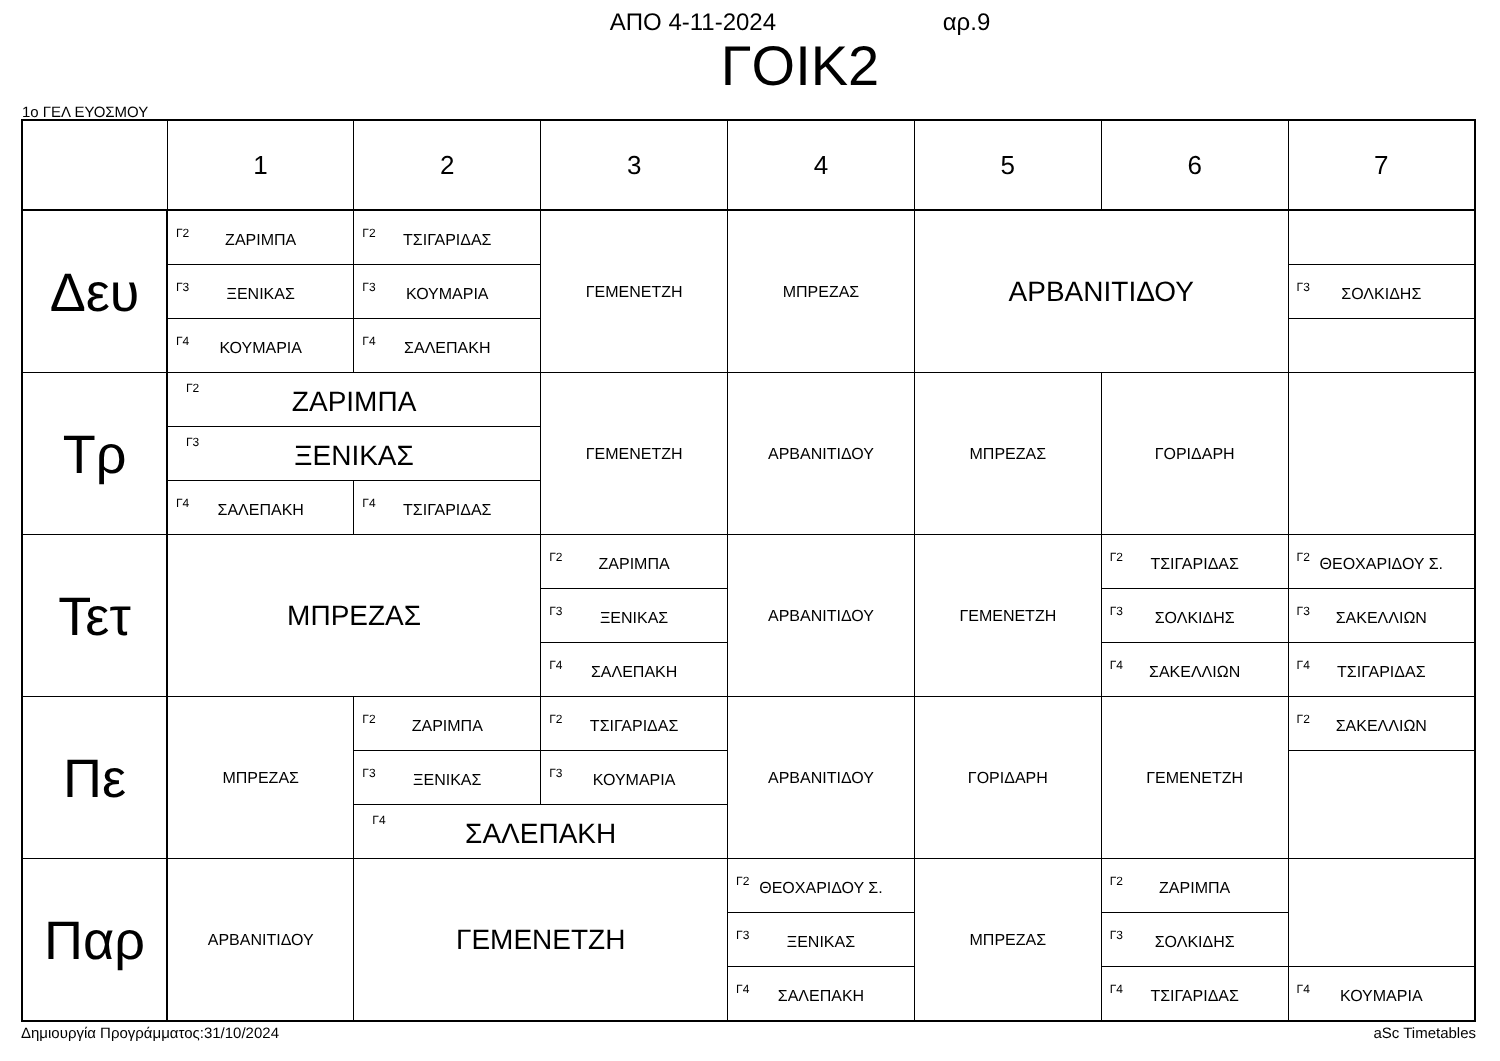ΑΠΟ 4-11-2024 αρ.9
ΓΟΙΚ2
1ο ΓΕΛ ΕΥΟΣΜΟΥ
| | 1 | 2 | 3 | 4 | 5 | 6 | 7 |
| --- | --- | --- | --- | --- | --- | --- | --- |
| Δευ | Γ2 ΖΑΡΙΜΠΑ | Γ2 ΤΣΙΓΑΡΙΔΑΣ | ΓΕΜΕΝΕΤΖΗ | ΜΠΡΕΖΑΣ | ΑΡΒΑΝΙΤΙΔΟΥ | | |
| | Γ3 ΞΕΝΙΚΑΣ | Γ3 ΚΟΥΜΑΡΙΑ | | | | | Γ3 ΣΟΛΚΙΔΗΣ |
| | Γ4 ΚΟΥΜΑΡΙΑ | Γ4 ΣΑΛΕΠΑΚΗ | | | | | |
| Τρ | Γ2 ΖΑΡΙΜΠΑ | | ΓΕΜΕΝΕΤΖΗ | ΑΡΒΑΝΙΤΙΔΟΥ | ΜΠΡΕΖΑΣ | ΓΟΡΙΔΑΡΗ | |
| | Γ3 ΞΕΝΙΚΑΣ | | | | | | |
| | Γ4 ΣΑΛΕΠΑΚΗ | Γ4 ΤΣΙΓΑΡΙΔΑΣ | | | | | |
| Τετ | ΜΠΡΕΖΑΣ | | Γ2 ΖΑΡΙΜΠΑ | ΑΡΒΑΝΙΤΙΔΟΥ | ΓΕΜΕΝΕΤΖΗ | Γ2 ΤΣΙΓΑΡΙΔΑΣ | Γ2 ΘΕΟΧΑΡΙΔΟΥ Σ. |
| | | | Γ3 ΞΕΝΙΚΑΣ | | | Γ3 ΣΟΛΚΙΔΗΣ | Γ3 ΣΑΚΕΛΛΙΩΝ |
| | | | Γ4 ΣΑΛΕΠΑΚΗ | | | Γ4 ΣΑΚΕΛΛΙΩΝ | Γ4 ΤΣΙΓΑΡΙΔΑΣ |
| Πε | ΜΠΡΕΖΑΣ | Γ2 ΖΑΡΙΜΠΑ | Γ2 ΤΣΙΓΑΡΙΔΑΣ | ΑΡΒΑΝΙΤΙΔΟΥ | ΓΟΡΙΔΑΡΗ | ΓΕΜΕΝΕΤΖΗ | Γ2 ΣΑΚΕΛΛΙΩΝ |
| | | Γ3 ΞΕΝΙΚΑΣ | Γ3 ΚΟΥΜΑΡΙΑ | | | | |
| | | Γ4 ΣΑΛΕΠΑΚΗ | | | | | |
| Παρ | ΑΡΒΑΝΙΤΙΔΟΥ | ΓΕΜΕΝΕΤΖΗ | | Γ2 ΘΕΟΧΑΡΙΔΟΥ Σ. | ΜΠΡΕΖΑΣ | Γ2 ΖΑΡΙΜΠΑ | |
| | | | | Γ3 ΞΕΝΙΚΑΣ | | Γ3 ΣΟΛΚΙΔΗΣ | |
| | | | | Γ4 ΣΑΛΕΠΑΚΗ | | Γ4 ΤΣΙΓΑΡΙΔΑΣ | Γ4 ΚΟΥΜΑΡΙΑ |
Δημιουργία Προγράμματος:31/10/2024 aSc Timetables